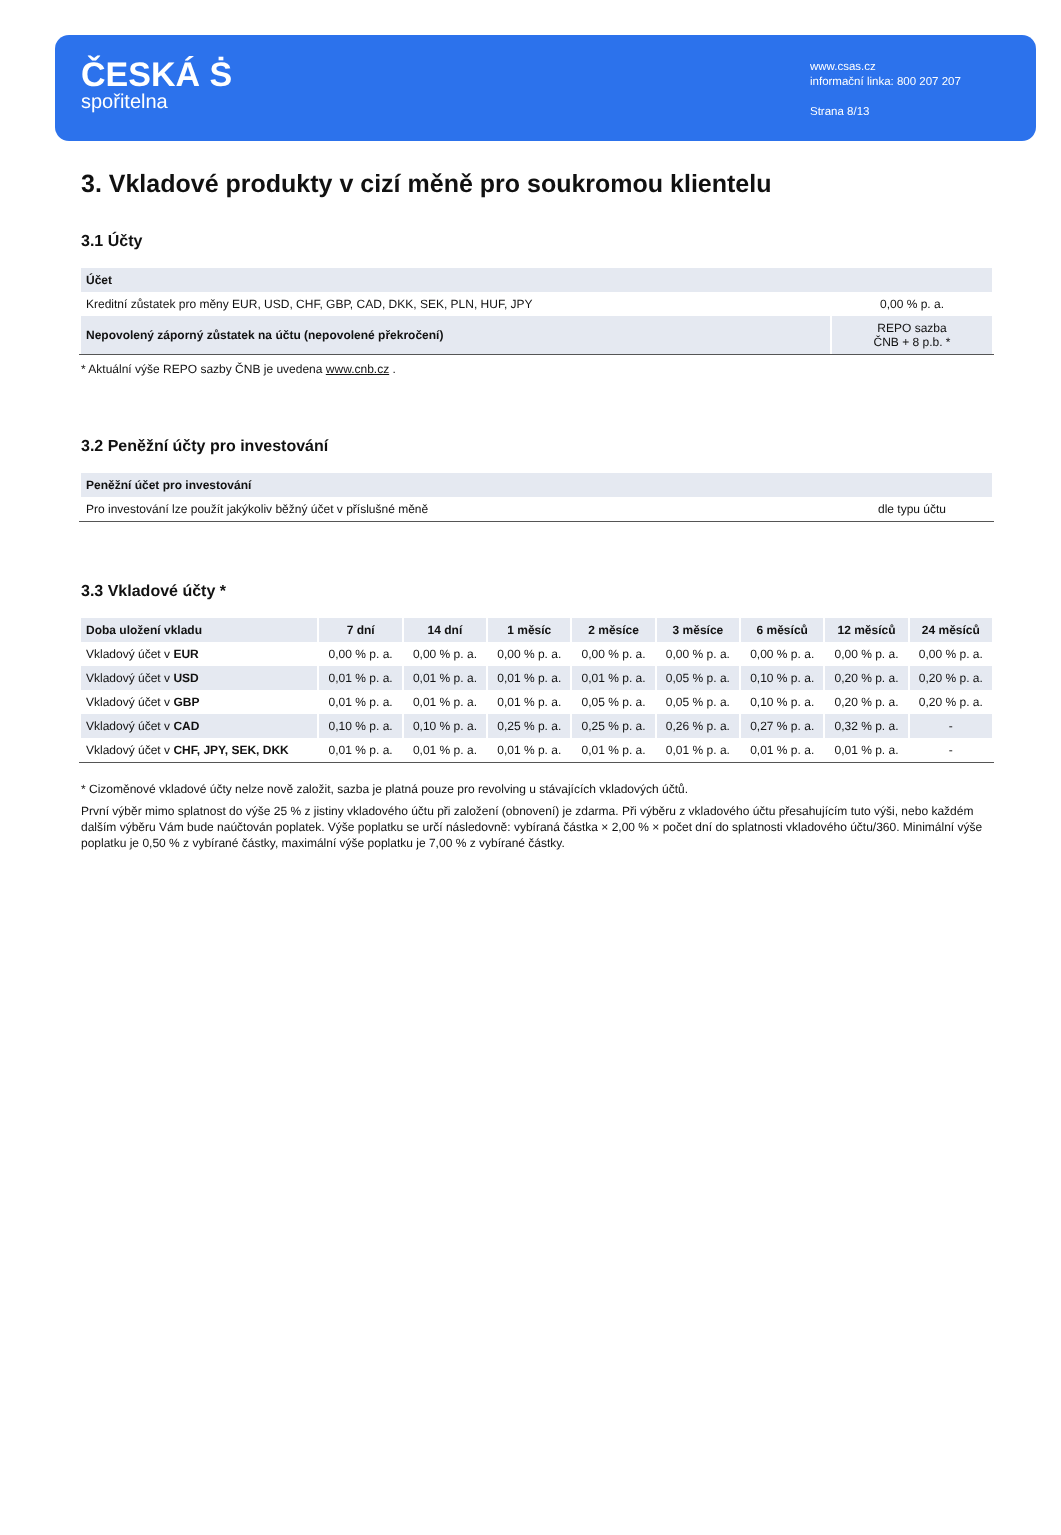ČESKÁ Ṡ
spořitelna
www.csas.cz
informační linka: 800 207 207
Strana 8/13
3. Vkladové produkty v cizí měně pro soukromou klientelu
3.1 Účty
| Účet | |
| --- | --- |
| Kreditní zůstatek pro měny EUR, USD, CHF, GBP, CAD, DKK, SEK, PLN, HUF, JPY | 0,00 % p. a. |
| Nepovolený záporný zůstatek na účtu (nepovolené překročení) | REPO sazba ČNB + 8 p.b. * |
* Aktuální výše REPO sazby ČNB je uvedena www.cnb.cz .
3.2 Peněžní účty pro investování
| Peněžní účet pro investování | |
| --- | --- |
| Pro investování lze použít jakýkoliv běžný účet v příslušné měně | dle typu účtu |
3.3 Vkladové účty *
| Doba uložení vkladu | 7 dní | 14 dní | 1 měsíc | 2 měsíce | 3 měsíce | 6 měsíců | 12 měsíců | 24 měsíců |
| --- | --- | --- | --- | --- | --- | --- | --- | --- |
| Vkladový účet v EUR | 0,00 % p. a. | 0,00 % p. a. | 0,00 % p. a. | 0,00 % p. a. | 0,00 % p. a. | 0,00 % p. a. | 0,00 % p. a. | 0,00 % p. a. |
| Vkladový účet v USD | 0,01 % p. a. | 0,01 % p. a. | 0,01 % p. a. | 0,01 % p. a. | 0,05 % p. a. | 0,10 % p. a. | 0,20 % p. a. | 0,20 % p. a. |
| Vkladový účet v GBP | 0,01 % p. a. | 0,01 % p. a. | 0,01 % p. a. | 0,05 % p. a. | 0,05 % p. a. | 0,10 % p. a. | 0,20 % p. a. | 0,20 % p. a. |
| Vkladový účet v CAD | 0,10 % p. a. | 0,10 % p. a. | 0,25 % p. a. | 0,25 % p. a. | 0,26 % p. a. | 0,27 % p. a. | 0,32 % p. a. | - |
| Vkladový účet v CHF, JPY, SEK, DKK | 0,01 % p. a. | 0,01 % p. a. | 0,01 % p. a. | 0,01 % p. a. | 0,01 % p. a. | 0,01 % p. a. | 0,01 % p. a. | - |
* Cizoměnové vkladové účty nelze nově založit, sazba je platná pouze pro revolving u stávajících vkladových účtů.
První výběr mimo splatnost do výše 25 % z jistiny vkladového účtu při založení (obnovení) je zdarma. Při výběru z vkladového účtu přesahujícím tuto výši, nebo každém dalším výběru Vám bude naúčtován poplatek. Výše poplatku se určí následovně: vybíraná částka × 2,00 % × počet dní do splatnosti vkladového účtu/360. Minimální výše poplatku je 0,50 % z vybírané částky, maximální výše poplatku je 7,00 % z vybírané částky.